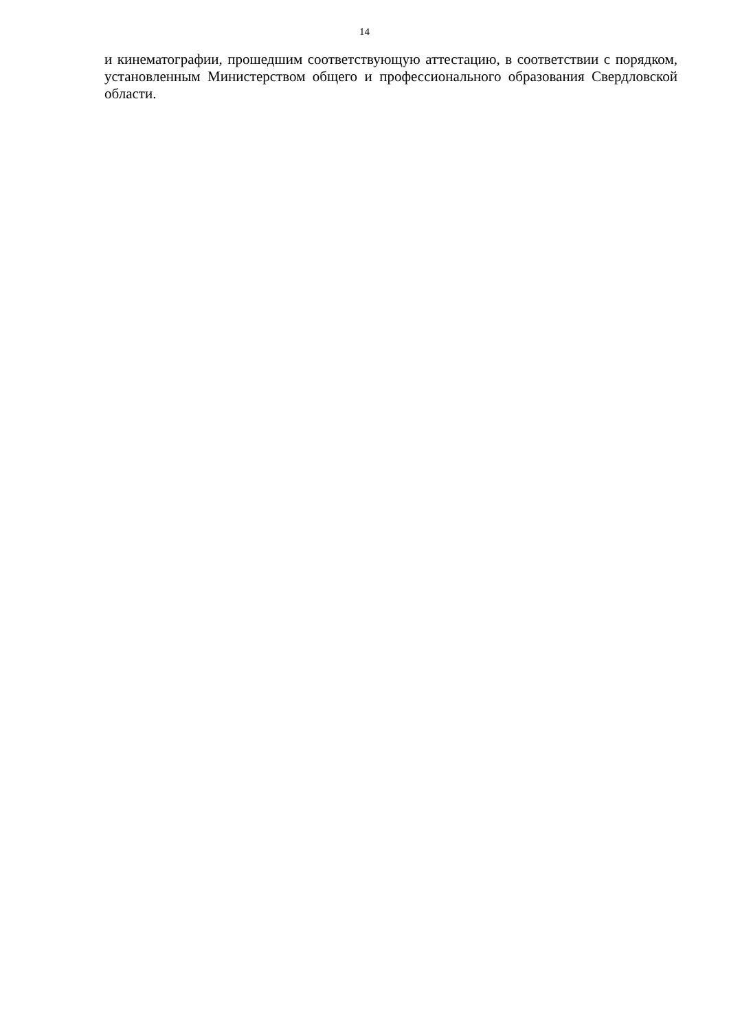14
и кинематографии, прошедшим соответствующую аттестацию, в соответствии с порядком, установленным Министерством общего и профессионального образования Свердловской области.